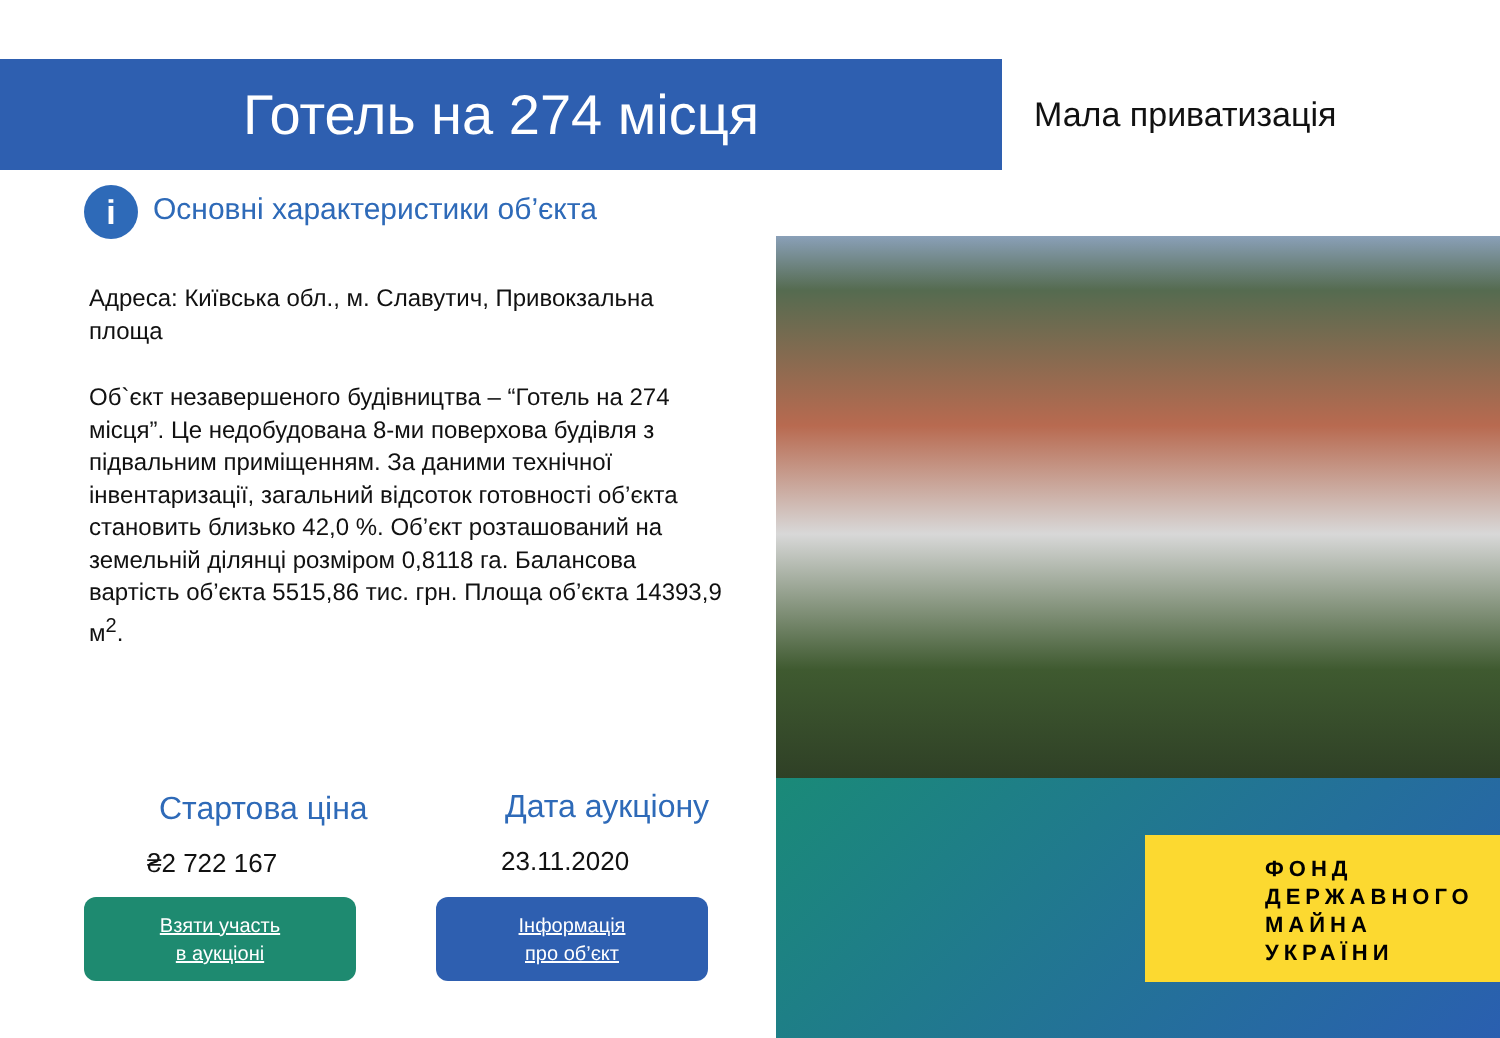Готель на 274 місця Мала приватизація
i Основні характеристики об’єкта
Адреса: Київська обл., м. Славутич, Привокзальна площа
Об`єкт незавершеного будівництва – “Готель на 274 місця”. Це недобудована 8-ми поверхова будівля з підвальним приміщенням. За даними технічної інвентаризації, загальний відсоток готовності об’єкта становить близько 42,0 %. Об’єкт розташований на земельній ділянці розміром 0,8118 га. Балансова вартість об’єкта 5515,86 тис. грн. Площа об’єкта 14393,9 м<sup>2</sup>.
ФОНД
ДЕРЖАВНОГО
МАЙНА
УКРАЇНИ
Стартова ціна Дата аукціону
₴2 722 167 23.11.2020
Взяти участь
в аукціоні
Інформація
про об’єкт